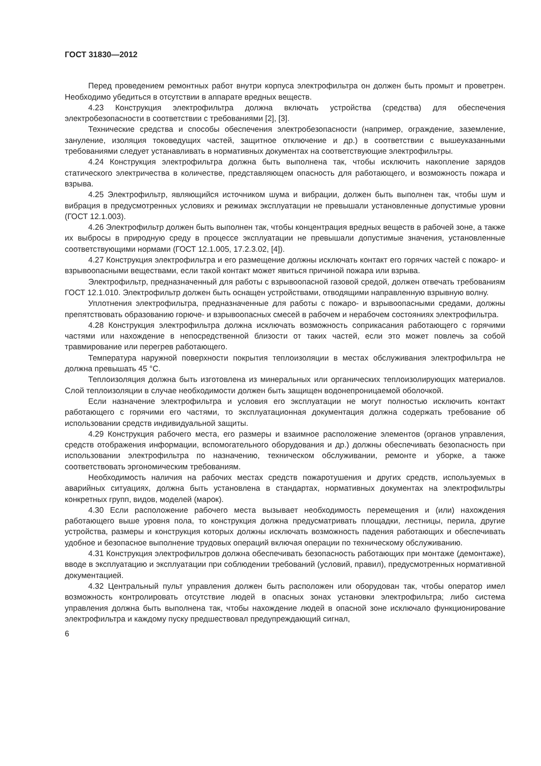ГОСТ 31830—2012
Перед проведением ремонтных работ внутри корпуса электрофильтра он должен быть промыт и проветрен. Необходимо убедиться в отсутствии в аппарате вредных веществ.
4.23 Конструкция электрофильтра должна включать устройства (средства) для обеспечения электробезопасности в соответствии с требованиями [2], [3].
Технические средства и способы обеспечения электробезопасности (например, ограждение, заземление, зануление, изоляция токоведущих частей, защитное отключение и др.) в соответствии с вышеуказанными требованиями следует устанавливать в нормативных документах на соответствующие электрофильтры.
4.24 Конструкция электрофильтра должна быть выполнена так, чтобы исключить накопление зарядов статического электричества в количестве, представляющем опасность для работающего, и возможность пожара и взрыва.
4.25 Электрофильтр, являющийся источником шума и вибрации, должен быть выполнен так, чтобы шум и вибрация в предусмотренных условиях и режимах эксплуатации не превышали установленные допустимые уровни (ГОСТ 12.1.003).
4.26 Электрофильтр должен быть выполнен так, чтобы концентрация вредных веществ в рабочей зоне, а также их выбросы в природную среду в процессе эксплуатации не превышали допустимые значения, установленные соответствующими нормами (ГОСТ 12.1.005, 17.2.3.02, [4]).
4.27 Конструкция электрофильтра и его размещение должны исключать контакт его горячих частей с пожаро- и взрывоопасными веществами, если такой контакт может явиться причиной пожара или взрыва.
Электрофильтр, предназначенный для работы с взрывоопасной газовой средой, должен отвечать требованиям ГОСТ 12.1.010. Электрофильтр должен быть оснащен устройствами, отводящими направленную взрывную волну.
Уплотнения электрофильтра, предназначенные для работы с пожаро- и взрывоопасными средами, должны препятствовать образованию горюче- и взрывоопасных смесей в рабочем и нерабочем состояниях электрофильтра.
4.28 Конструкция электрофильтра должна исключать возможность соприкасания работающего с горячими частями или нахождение в непосредственной близости от таких частей, если это может повлечь за собой травмирование или перегрев работающего.
Температура наружной поверхности покрытия теплоизоляции в местах обслуживания электрофильтра не должна превышать 45 °С.
Теплоизоляция должна быть изготовлена из минеральных или органических теплоизолирующих материалов. Слой теплоизоляции в случае необходимости должен быть защищен водонепроницаемой оболочкой.
Если назначение электрофильтра и условия его эксплуатации не могут полностью исключить контакт работающего с горячими его частями, то эксплуатационная документация должна содержать требование об использовании средств индивидуальной защиты.
4.29 Конструкция рабочего места, его размеры и взаимное расположение элементов (органов управления, средств отображения информации, вспомогательного оборудования и др.) должны обеспечивать безопасность при использовании электрофильтра по назначению, техническом обслуживании, ремонте и уборке, а также соответствовать эргономическим требованиям.
Необходимость наличия на рабочих местах средств пожаротушения и других средств, используемых в аварийных ситуациях, должна быть установлена в стандартах, нормативных документах на электрофильтры конкретных групп, видов, моделей (марок).
4.30 Если расположение рабочего места вызывает необходимость перемещения и (или) нахождения работающего выше уровня пола, то конструкция должна предусматривать площадки, лестницы, перила, другие устройства, размеры и конструкция которых должны исключать возможность падения работающих и обеспечивать удобное и безопасное выполнение трудовых операций включая операции по техническому обслуживанию.
4.31 Конструкция электрофильтров должна обеспечивать безопасность работающих при монтаже (демонтаже), вводе в эксплуатацию и эксплуатации при соблюдении требований (условий, правил), предусмотренных нормативной документацией.
4.32 Центральный пульт управления должен быть расположен или оборудован так, чтобы оператор имел возможность контролировать отсутствие людей в опасных зонах установки электрофильтра; либо система управления должна быть выполнена так, чтобы нахождение людей в опасной зоне исключало функционирование электрофильтра и каждому пуску предшествовал предупреждающий сигнал,
6